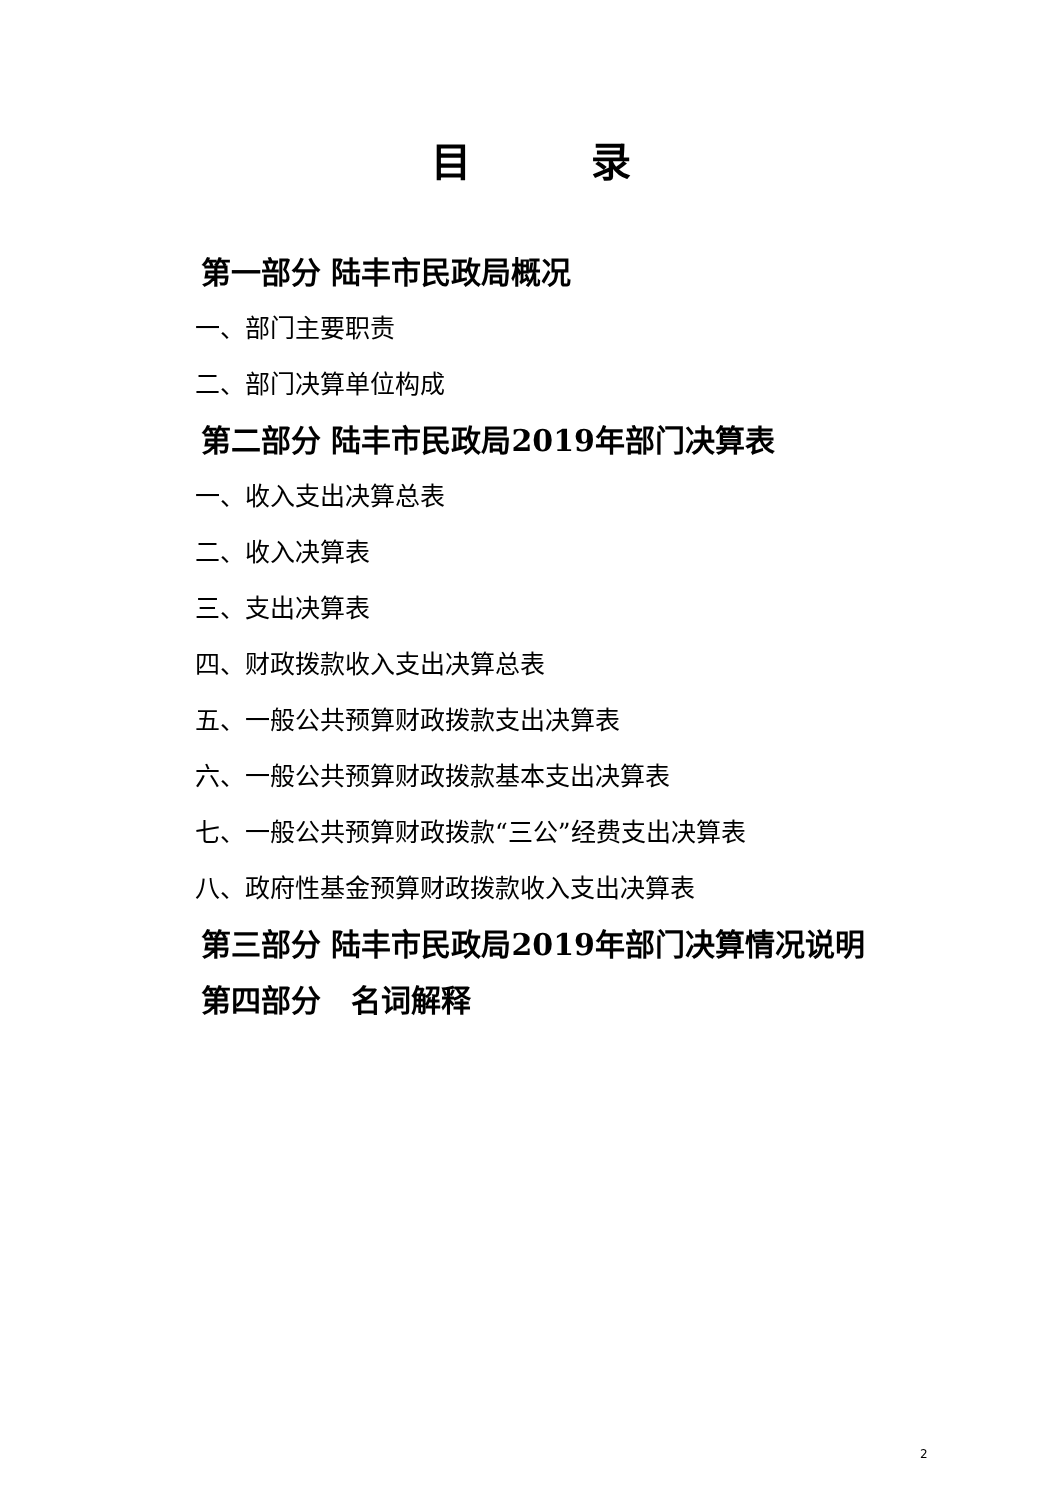目录
第一部分 陆丰市民政局概况
一、部门主要职责
二、部门决算单位构成
第二部分 陆丰市民政局2019年部门决算表
一、收入支出决算总表
二、收入决算表
三、支出决算表
四、财政拨款收入支出决算总表
五、一般公共预算财政拨款支出决算表
六、一般公共预算财政拨款基本支出决算表
七、一般公共预算财政拨款“三公”经费支出决算表
八、政府性基金预算财政拨款收入支出决算表
第三部分 陆丰市民政局2019年部门决算情况说明
第四部分　名词解释
2